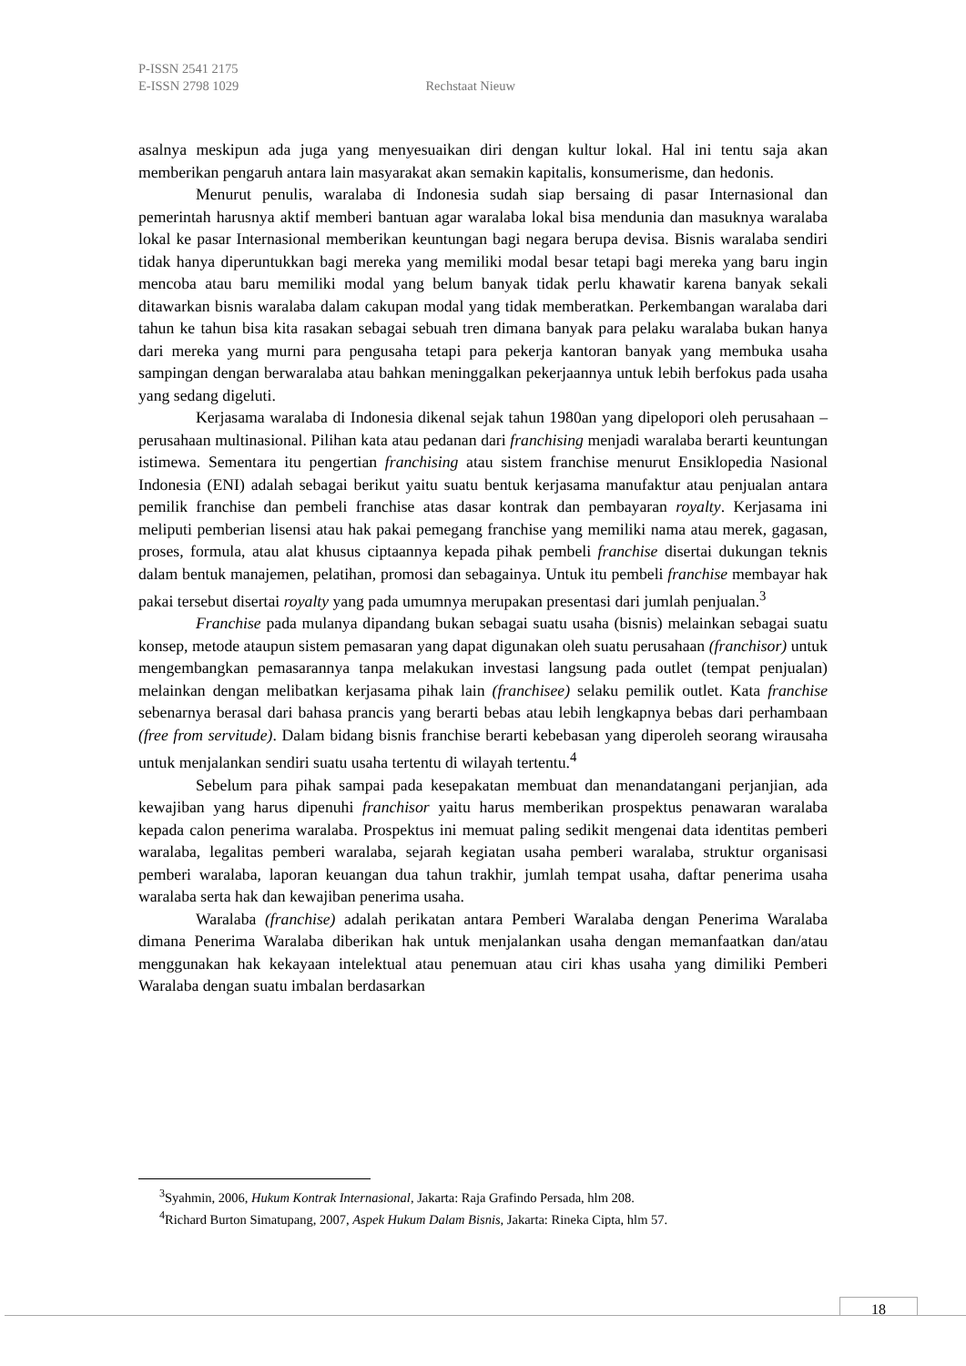P-ISSN 2541 2175
E-ISSN 2798 1029 Rechstaat Nieuw
asalnya meskipun ada juga yang menyesuaikan diri dengan kultur lokal. Hal ini tentu saja akan memberikan pengaruh antara lain masyarakat akan semakin kapitalis, konsumerisme, dan hedonis.
Menurut penulis, waralaba di Indonesia sudah siap bersaing di pasar Internasional dan pemerintah harusnya aktif memberi bantuan agar waralaba lokal bisa mendunia dan masuknya waralaba lokal ke pasar Internasional memberikan keuntungan bagi negara berupa devisa. Bisnis waralaba sendiri tidak hanya diperuntukkan bagi mereka yang memiliki modal besar tetapi bagi mereka yang baru ingin mencoba atau baru memiliki modal yang belum banyak tidak perlu khawatir karena banyak sekali ditawarkan bisnis waralaba dalam cakupan modal yang tidak memberatkan. Perkembangan waralaba dari tahun ke tahun bisa kita rasakan sebagai sebuah tren dimana banyak para pelaku waralaba bukan hanya dari mereka yang murni para pengusaha tetapi para pekerja kantoran banyak yang membuka usaha sampingan dengan berwaralaba atau bahkan meninggalkan pekerjaannya untuk lebih berfokus pada usaha yang sedang digeluti.
Kerjasama waralaba di Indonesia dikenal sejak tahun 1980an yang dipelopori oleh perusahaan – perusahaan multinasional. Pilihan kata atau pedanan dari franchising menjadi waralaba berarti keuntungan istimewa. Sementara itu pengertian franchising atau sistem franchise menurut Ensiklopedia Nasional Indonesia (ENI) adalah sebagai berikut yaitu suatu bentuk kerjasama manufaktur atau penjualan antara pemilik franchise dan pembeli franchise atas dasar kontrak dan pembayaran royalty. Kerjasama ini meliputi pemberian lisensi atau hak pakai pemegang franchise yang memiliki nama atau merek, gagasan, proses, formula, atau alat khusus ciptaannya kepada pihak pembeli franchise disertai dukungan teknis dalam bentuk manajemen, pelatihan, promosi dan sebagainya. Untuk itu pembeli franchise membayar hak pakai tersebut disertai royalty yang pada umumnya merupakan presentasi dari jumlah penjualan.<sup>3</sup>
Franchise pada mulanya dipandang bukan sebagai suatu usaha (bisnis) melainkan sebagai suatu konsep, metode ataupun sistem pemasaran yang dapat digunakan oleh suatu perusahaan (franchisor) untuk mengembangkan pemasarannya tanpa melakukan investasi langsung pada outlet (tempat penjualan) melainkan dengan melibatkan kerjasama pihak lain (franchisee) selaku pemilik outlet. Kata franchise sebenarnya berasal dari bahasa prancis yang berarti bebas atau lebih lengkapnya bebas dari perhambaan (free from servitude). Dalam bidang bisnis franchise berarti kebebasan yang diperoleh seorang wirausaha untuk menjalankan sendiri suatu usaha tertentu di wilayah tertentu.<sup>4</sup>
Sebelum para pihak sampai pada kesepakatan membuat dan menandatangani perjanjian, ada kewajiban yang harus dipenuhi franchisor yaitu harus memberikan prospektus penawaran waralaba kepada calon penerima waralaba. Prospektus ini memuat paling sedikit mengenai data identitas pemberi waralaba, legalitas pemberi waralaba, sejarah kegiatan usaha pemberi waralaba, struktur organisasi pemberi waralaba, laporan keuangan dua tahun trakhir, jumlah tempat usaha, daftar penerima usaha waralaba serta hak dan kewajiban penerima usaha.
Waralaba (franchise) adalah perikatan antara Pemberi Waralaba dengan Penerima Waralaba dimana Penerima Waralaba diberikan hak untuk menjalankan usaha dengan memanfaatkan dan/atau menggunakan hak kekayaan intelektual atau penemuan atau ciri khas usaha yang dimiliki Pemberi Waralaba dengan suatu imbalan berdasarkan
<sup>3</sup> Syahmin, 2006, Hukum Kontrak Internasional, Jakarta: Raja Grafindo Persada, hlm 208.
<sup>4</sup> Richard Burton Simatupang, 2007, Aspek Hukum Dalam Bisnis, Jakarta: Rineka Cipta, hlm 57.
18